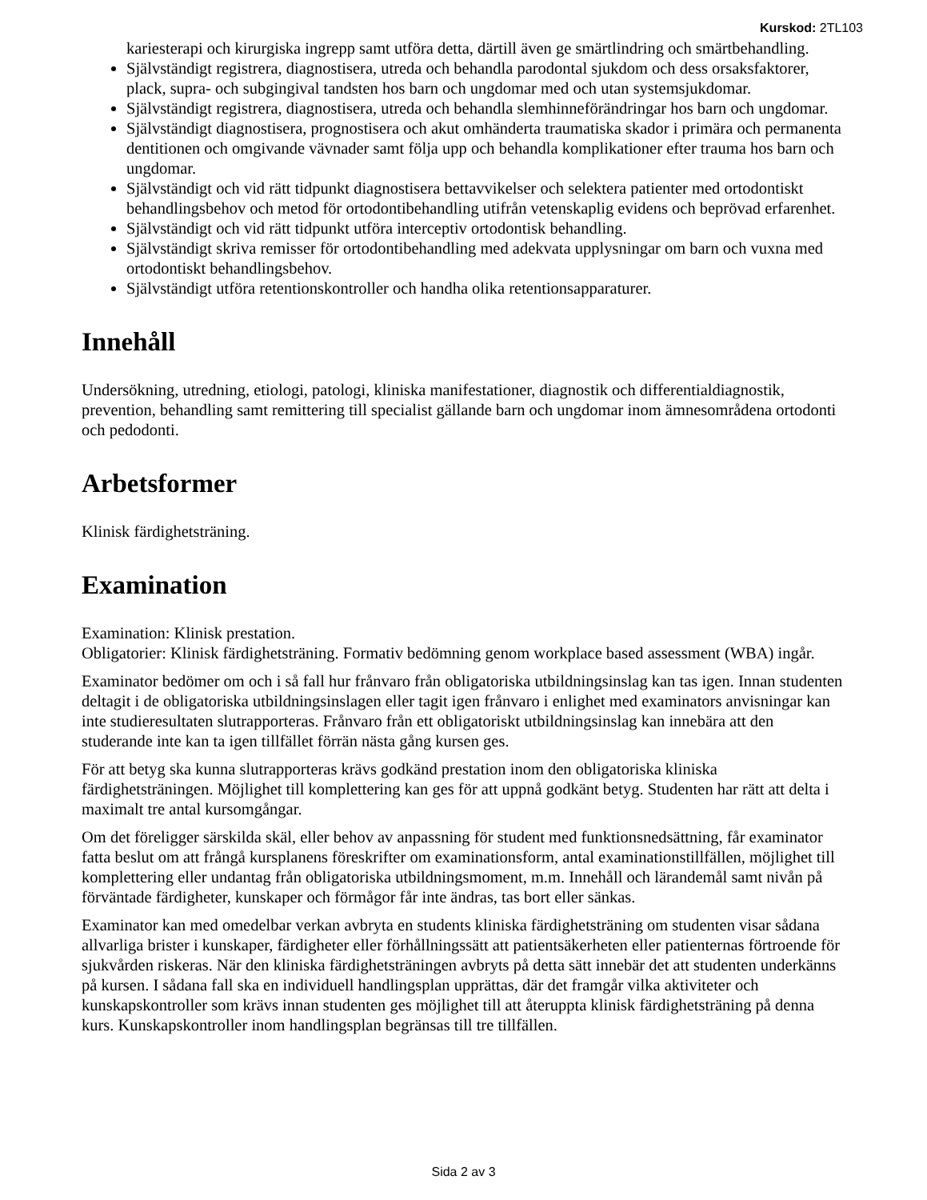Kurskod: 2TL103
kariesterapi och kirurgiska ingrepp samt utföra detta, därtill även ge smärtlindring och smärtbehandling.
Självständigt registrera, diagnostisera, utreda och behandla parodontal sjukdom och dess orsaksfaktorer, plack, supra- och subgingival tandsten hos barn och ungdomar med och utan systemsjukdomar.
Självständigt registrera, diagnostisera, utreda och behandla slemhinneförändringar hos barn och ungdomar.
Självständigt diagnostisera, prognostisera och akut omhänderta traumatiska skador i primära och permanenta dentitionen och omgivande vävnader samt följa upp och behandla komplikationer efter trauma hos barn och ungdomar.
Självständigt och vid rätt tidpunkt diagnostisera bettavvikelser och selektera patienter med ortodontiskt behandlingsbehov och metod för ortodontibehandling utifrån vetenskaplig evidens och beprövad erfarenhet.
Självständigt och vid rätt tidpunkt utföra interceptiv ortodontisk behandling.
Självständigt skriva remisser för ortodontibehandling med adekvata upplysningar om barn och vuxna med ortodontiskt behandlingsbehov.
Självständigt utföra retentionskontroller och handha olika retentionsapparaturer.
Innehåll
Undersökning, utredning, etiologi, patologi, kliniska manifestationer, diagnostik och differentialdiagnostik, prevention, behandling samt remittering till specialist gällande barn och ungdomar inom ämnesområdena ortodonti och pedodonti.
Arbetsformer
Klinisk färdighetsträning.
Examination
Examination: Klinisk prestation.
Obligatorier: Klinisk färdighetsträning. Formativ bedömning genom workplace based assessment (WBA) ingår.
Examinator bedömer om och i så fall hur frånvaro från obligatoriska utbildningsinslag kan tas igen. Innan studenten deltagit i de obligatoriska utbildningsinslagen eller tagit igen frånvaro i enlighet med examinators anvisningar kan inte studieresultaten slutrapporteras. Frånvaro från ett obligatoriskt utbildningsinslag kan innebära att den studerande inte kan ta igen tillfället förrän nästa gång kursen ges.
För att betyg ska kunna slutrapporteras krävs godkänd prestation inom den obligatoriska kliniska färdighetsträningen. Möjlighet till komplettering kan ges för att uppnå godkänt betyg. Studenten har rätt att delta i maximalt tre antal kursomgångar.
Om det föreligger särskilda skäl, eller behov av anpassning för student med funktionsnedsättning, får examinator fatta beslut om att frångå kursplanens föreskrifter om examinationsform, antal examinationstillfällen, möjlighet till komplettering eller undantag från obligatoriska utbildningsmoment, m.m. Innehåll och lärandemål samt nivån på förväntade färdigheter, kunskaper och förmågor får inte ändras, tas bort eller sänkas.
Examinator kan med omedelbar verkan avbryta en students kliniska färdighetsträning om studenten visar sådana allvarliga brister i kunskaper, färdigheter eller förhållningssätt att patientsäkerheten eller patienternas förtroende för sjukvården riskeras. När den kliniska färdighetsträningen avbryts på detta sätt innebär det att studenten underkänns på kursen. I sådana fall ska en individuell handlingsplan upprättas, där det framgår vilka aktiviteter och kunskapskontroller som krävs innan studenten ges möjlighet till att återuppta klinisk färdighetsträning på denna kurs. Kunskapskontroller inom handlingsplan begränsas till tre tillfällen.
Sida 2 av 3